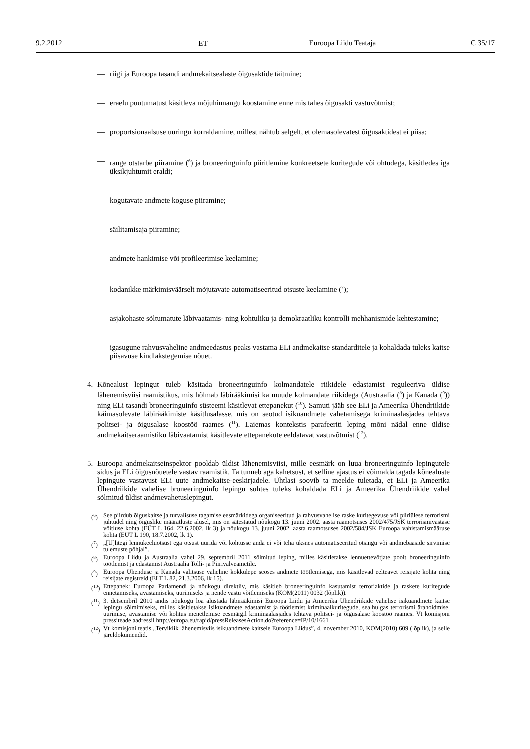9.2.2012 ET Euroopa Liidu Teataja C 35/17
— riigi ja Euroopa tasandi andmekaitsealaste õigusaktide täitmine;
— eraelu puutumatust käsitleva mõjuhinnangu koostamine enne mis tahes õigusakti vastuvõtmist;
— proportsionaalsuse uuringu korraldamine, millest nähtub selgelt, et olemasolevatest õigusaktidest ei piisa;
— range otstarbe piiramine (<sup>6</sup>) ja broneeringuinfo piiritlemine konkreetsete kuritegude või ohtudega, käsitledes iga üksikjuhtumit eraldi;
— kogutavate andmete koguse piiramine;
— säilitamisaja piiramine;
— andmete hankimise või profileerimise keelamine;
— kodanikke märkimisväärselt mõjutavate automatiseeritud otsuste keelamine (<sup>7</sup>);
— asjakohaste sõltumatute läbivaatamis- ning kohtuliku ja demokraatliku kontrolli mehhanismide kehtestamine;
— igasugune rahvusvaheline andmeedastus peaks vastama ELi andmekaitse standarditele ja kohaldada tuleks kaitse piisavuse kindlakstegemise nõuet.
4. Kõnealust lepingut tuleb käsitada broneeringuinfo kolmandatele riikidele edastamist reguleeriva üldise lähenemisviisi raamistikus, mis hõlmab läbirääkimisi ka muude kolmandate riikidega (Austraalia (<sup>8</sup>) ja Kanada (<sup>9</sup>)) ning ELi tasandi broneeringuinfo süsteemi käsitlevat ettepanekut (<sup>10</sup>). Samuti jääb see ELi ja Ameerika Ühendriikide käimasolevate läbirääkimiste käsitlusalasse, mis on seotud isikuandmete vahetamisega kriminaalasjades tehtava politsei- ja õigusalase koostöö raames (<sup>11</sup>). Laiemas kontekstis parafeeriti leping mõni nädal enne üldise andmekaitseraamistiku läbivaatamist käsitlevate ettepanekute eeldatavat vastuvõtmist (<sup>12</sup>).
5. Euroopa andmekaitseinspektor pooldab üldist lähenemisviisi, mille eesmärk on luua broneeringuinfo lepingutele sidus ja ELi õigusnõuetele vastav raamistik. Ta tunneb aga kahetsust, et selline ajastus ei võimalda tagada kõnealuste lepingute vastavust ELi uute andmekaitse-eeskirjadele. Ühtlasi soovib ta meelde tuletada, et ELi ja Ameerika Ühendriikide vahelise broneeringuinfo lepingu suhtes tuleks kohaldada ELi ja Ameerika Ühendriikide vahel sõlmitud üldist andmevahetuslepingut.
(<sup>6</sup>) See piirdub õiguskaitse ja turvalisuse tagamise eesmärkidega organiseeritud ja rahvusvahelise raske kuritegevuse või piiriülese terrorismi juhtudel ning õiguslike määratluste alusel, mis on sätestatud nõukogu 13. juuni 2002. aasta raamotsuses 2002/475/JSK terrorismivastase võitluse kohta (EÜT L 164, 22.6.2002, lk 3) ja nõukogu 13. juuni 2002. aasta raamotsuses 2002/584/JSK Euroopa vahistamismääruse kohta (EÜT L 190, 18.7.2002, lk 1).
(<sup>7</sup>) „[Ü]htegi lennukeeluotsust ega otsust uurida või kohtusse anda ei või teha üksnes automatiseeritud otsingu või andmebaaside sirvimise tulemuste põhjal”.
(<sup>8</sup>) Euroopa Liidu ja Austraalia vahel 29. septembril 2011 sõlmitud leping, milles käsitletakse lennuettevõtjate poolt broneeringuinfo töötlemist ja edastamist Austraalia Tolli- ja Piirivalveametile.
(<sup>9</sup>) Euroopa Ühenduse ja Kanada valitsuse vaheline kokkulepe seoses andmete töötlemisega, mis käsitlevad eelteavet reisijate kohta ning reisijate registreid (ELT L 82, 21.3.2006, lk 15).
(<sup>10</sup>) Ettepanek: Euroopa Parlamendi ja nõukogu direktiiv, mis käsitleb broneeringuinfo kasutamist terroriaktide ja raskete kuritegude ennetamiseks, avastamiseks, uurimiseks ja nende vastu võitlemiseks (KOM(2011) 0032 (lõplik)).
(<sup>11</sup>) 3. detsembril 2010 andis nõukogu loa alustada läbirääkimisi Euroopa Liidu ja Ameerika Ühendriikide vahelise isikuandmete kaitse lepingu sõlmimiseks, milles käsitletakse isikuandmete edastamist ja töötlemist kriminaalkuritegude, sealhulgas terrorismi ärahoidmise, uurimise, avastamise või kohtus menetlemise eesmärgil kriminaalasjades tehtava politsei- ja õigusalase koostöö raames. Vt komisjoni pressiteade aadressil http://europa.eu/rapid/pressReleasesAction.do?reference=IP/10/1661
(<sup>12</sup>) Vt komisjoni teatis „Terviklik lähenemisviis isikuandmete kaitsele Euroopa Liidus”, 4. november 2010, KOM(2010) 609 (lõplik), ja selle järeldokumendid.